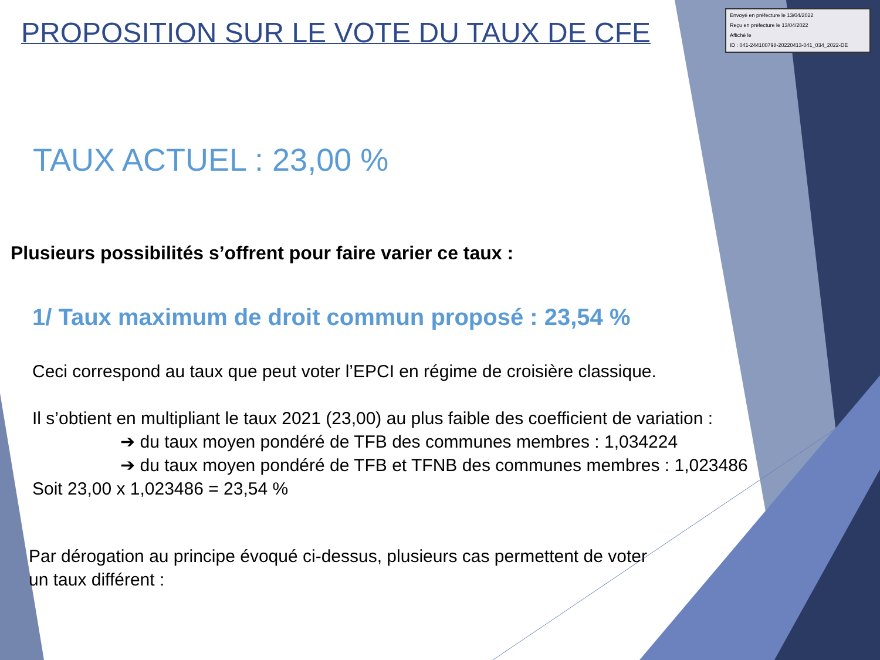Envoyé en préfecture le 13/04/2022
Reçu en préfecture le 13/04/2022
Affiché le
ID : 041-244100798-20220413-041_034_2022-DE
PROPOSITION SUR LE VOTE DU TAUX DE CFE
TAUX ACTUEL : 23,00 %
Plusieurs possibilités s’offrent pour faire varier ce taux :
1/ Taux maximum de droit commun proposé : 23,54 %
Ceci correspond au taux que peut voter l’EPCI en régime de croisière classique.
Il s’obtient en multipliant le taux 2021 (23,00) au plus faible des coefficient de variation :
➔ du taux moyen pondéré de TFB des communes membres : 1,034224
➔ du taux moyen pondéré de TFB et TFNB des communes membres : 1,023486
Soit 23,00 x 1,023486 = 23,54 %
Par dérogation au principe évoqué ci-dessus, plusieurs cas permettent de voter
un taux différent :